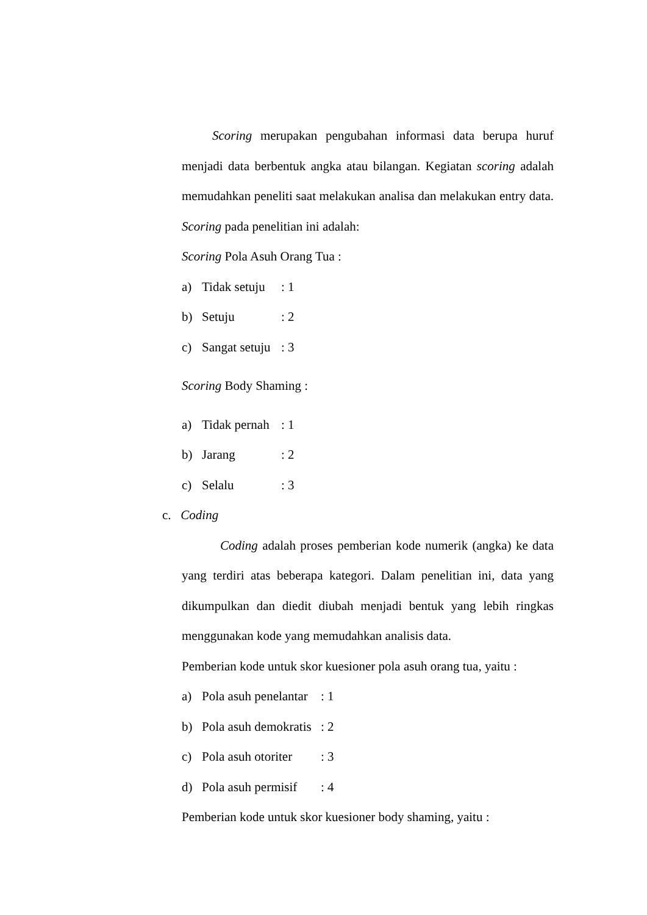Scoring merupakan pengubahan informasi data berupa huruf menjadi data berbentuk angka atau bilangan. Kegiatan scoring adalah memudahkan peneliti saat melakukan analisa dan melakukan entry data. Scoring pada penelitian ini adalah:
Scoring Pola Asuh Orang Tua :
a) Tidak setuju: 1
b) Setuju: 2
c) Sangat setuju: 3
Scoring Body Shaming :
a) Tidak pernah: 1
b) Jarang: 2
c) Selalu: 3
c. Coding
Coding adalah proses pemberian kode numerik (angka) ke data yang terdiri atas beberapa kategori. Dalam penelitian ini, data yang dikumpulkan dan diedit diubah menjadi bentuk yang lebih ringkas menggunakan kode yang memudahkan analisis data.
Pemberian kode untuk skor kuesioner pola asuh orang tua, yaitu :
a) Pola asuh penelantar: 1
b) Pola asuh demokratis: 2
c) Pola asuh otoriter: 3
d) Pola asuh permisif: 4
Pemberian kode untuk skor kuesioner body shaming, yaitu :